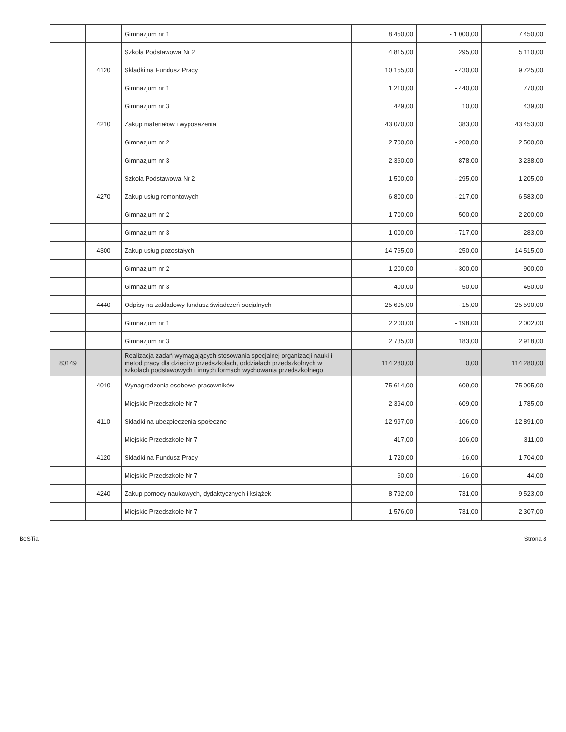| | | | Gimnazjum nr 1 | 8 450,00 | - 1 000,00 | 7 450,00 |
| | | | Szkoła Podstawowa Nr 2 | 4 815,00 | 295,00 | 5 110,00 |
| | | 4120 | Składki na Fundusz Pracy | 10 155,00 | - 430,00 | 9 725,00 |
| | | | Gimnazjum nr 1 | 1 210,00 | - 440,00 | 770,00 |
| | | | Gimnazjum nr 3 | 429,00 | 10,00 | 439,00 |
| | | 4210 | Zakup materiałów i wyposażenia | 43 070,00 | 383,00 | 43 453,00 |
| | | | Gimnazjum nr 2 | 2 700,00 | - 200,00 | 2 500,00 |
| | | | Gimnazjum nr 3 | 2 360,00 | 878,00 | 3 238,00 |
| | | | Szkoła Podstawowa Nr 2 | 1 500,00 | - 295,00 | 1 205,00 |
| | | 4270 | Zakup usług remontowych | 6 800,00 | - 217,00 | 6 583,00 |
| | | | Gimnazjum nr 2 | 1 700,00 | 500,00 | 2 200,00 |
| | | | Gimnazjum nr 3 | 1 000,00 | - 717,00 | 283,00 |
| | | 4300 | Zakup usług pozostałych | 14 765,00 | - 250,00 | 14 515,00 |
| | | | Gimnazjum nr 2 | 1 200,00 | - 300,00 | 900,00 |
| | | | Gimnazjum nr 3 | 400,00 | 50,00 | 450,00 |
| | | 4440 | Odpisy na zakładowy fundusz świadczeń socjalnych | 25 605,00 | - 15,00 | 25 590,00 |
| | | | Gimnazjum nr 1 | 2 200,00 | - 198,00 | 2 002,00 |
| | | | Gimnazjum nr 3 | 2 735,00 | 183,00 | 2 918,00 |
| | 80149 | | Realizacja zadań wymagających stosowania specjalnej organizacji nauki i metod pracy dla dzieci w przedszkolach, oddziałach przedszkolnych w szkołach podstawowych i innych formach wychowania przedszkolnego | 114 280,00 | 0,00 | 114 280,00 |
| | | 4010 | Wynagrodzenia osobowe pracowników | 75 614,00 | - 609,00 | 75 005,00 |
| | | | Miejskie Przedszkole Nr 7 | 2 394,00 | - 609,00 | 1 785,00 |
| | | 4110 | Składki na ubezpieczenia społeczne | 12 997,00 | - 106,00 | 12 891,00 |
| | | | Miejskie Przedszkole Nr 7 | 417,00 | - 106,00 | 311,00 |
| | | 4120 | Składki na Fundusz Pracy | 1 720,00 | - 16,00 | 1 704,00 |
| | | | Miejskie Przedszkole Nr 7 | 60,00 | - 16,00 | 44,00 |
| | | 4240 | Zakup pomocy naukowych, dydaktycznych i książek | 8 792,00 | 731,00 | 9 523,00 |
| | | | Miejskie Przedszkole Nr 7 | 1 576,00 | 731,00 | 2 307,00 |
BeSTia Strona 8